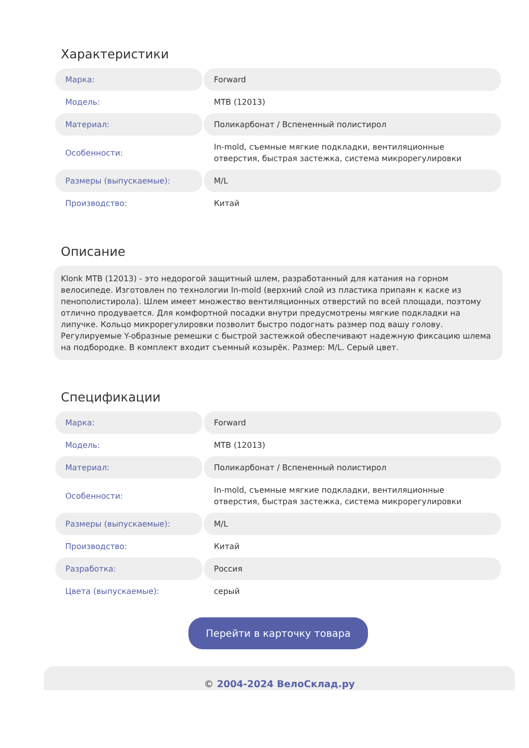Характеристики
| Марка: | Forward |
| Модель: | MTB (12013) |
| Материал: | Поликарбонат / Вспененный полистирол |
| Особенности: | In-mold, съемные мягкие подкладки, вентиляционные отверстия, быстрая застежка, система микрорегулировки |
| Размеры (выпускаемые): | M/L |
| Производство: | Китай |
Описание
Klonk MTB (12013) - это недорогой защитный шлем, разработанный для катания на горном велосипеде. Изготовлен по технологии In-mold (верхний слой из пластика припаян к каске из пенополистирола). Шлем имеет множество вентиляционных отверстий по всей площади, поэтому отлично продувается. Для комфортной посадки внутри предусмотрены мягкие подкладки на липучке. Кольцо микрорегулировки позволит быстро подогнать размер под вашу голову. Регулируемые Y-образные ремешки с быстрой застежкой обеспечивают надежную фиксацию шлема на подбородке. В комплект входит съемный козырёк. Размер: M/L. Серый цвет.
Спецификации
| Марка: | Forward |
| Модель: | MTB (12013) |
| Материал: | Поликарбонат / Вспененный полистирол |
| Особенности: | In-mold, съемные мягкие подкладки, вентиляционные отверстия, быстрая застежка, система микрорегулировки |
| Размеры (выпускаемые): | M/L |
| Производство: | Китай |
| Разработка: | Россия |
| Цвета (выпускаемые): | серый |
Перейти в карточку товара
© 2004-2024 ВелоСклад.ру